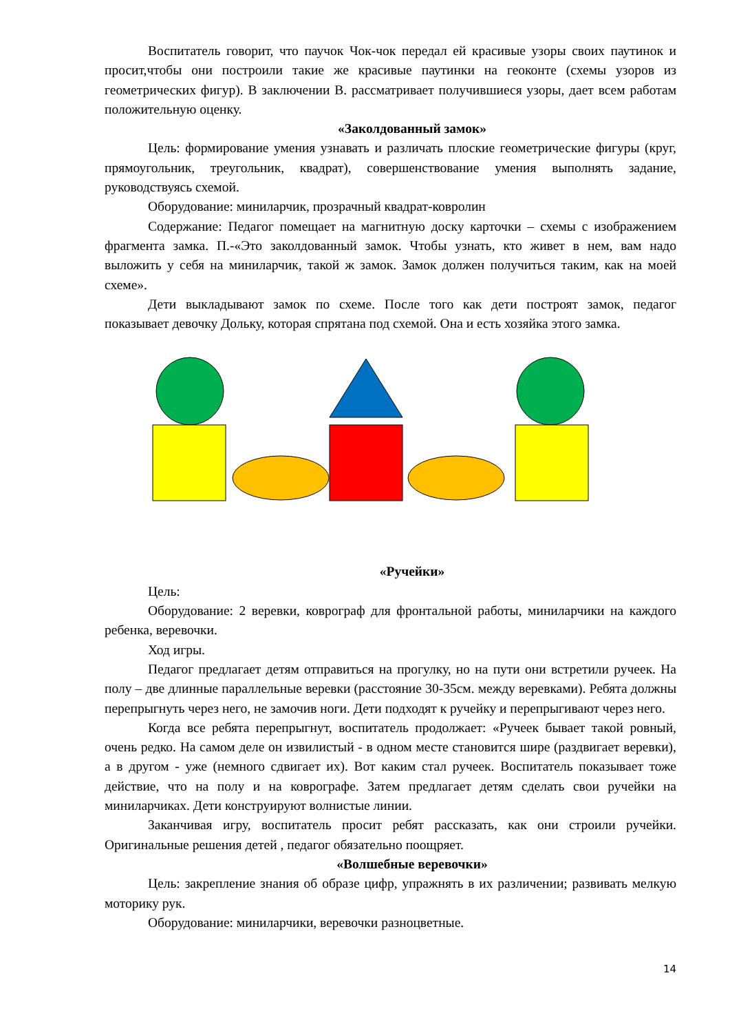Воспитатель говорит, что паучок Чок-чок передал ей красивые узоры своих паутинок и просит,чтобы они построили такие же красивые паутинки на геоконте (схемы узоров из геометрических фигур). В заключении В. рассматривает получившиеся узоры, дает всем работам положительную оценку.
«Заколдованный замок»
Цель: формирование умения узнавать и различать плоские геометрические фигуры (круг, прямоугольник, треугольник, квадрат), совершенствование умения выполнять задание, руководствуясь схемой.
Оборудование: миниларчик, прозрачный квадрат-ковролин
Содержание: Педагог помещает на магнитную доску карточки – схемы с изображением фрагмента замка. П.-«Это заколдованный замок. Чтобы узнать, кто живет в нем, вам надо выложить у себя на миниларчик, такой ж замок. Замок должен получиться таким, как на моей схеме».
Дети выкладывают замок по схеме. После того как дети построят замок, педагог показывает девочку Дольку, которая спрятана под схемой. Она и есть хозяйка этого замка.
«Ручейки»
Цель:
Оборудование: 2 веревки, коврограф для фронтальной работы, миниларчики на каждого ребенка, веревочки.
Ход игры.
Педагог предлагает детям отправиться на прогулку, но на пути они встретили ручеек. На полу – две длинные параллельные веревки (расстояние 30-35см. между веревками). Ребята должны перепрыгнуть через него, не замочив ноги. Дети подходят к ручейку и перепрыгивают через него.
Когда все ребята перепрыгнут, воспитатель продолжает: «Ручеек бывает такой ровный, очень редко. На самом деле он извилистый - в одном месте становится шире (раздвигает веревки), а в другом - уже (немного сдвигает их). Вот каким стал ручеек. Воспитатель показывает тоже действие, что на полу и на коврографе. Затем предлагает детям сделать свои ручейки на миниларчиках. Дети конструируют волнистые линии.
Заканчивая игру, воспитатель просит ребят рассказать, как они строили ручейки. Оригинальные решения детей , педагог обязательно поощряет.
«Волшебные веревочки»
Цель: закрепление знания об образе цифр, упражнять в их различении; развивать мелкую моторику рук.
Оборудование: миниларчики, веревочки разноцветные.
14